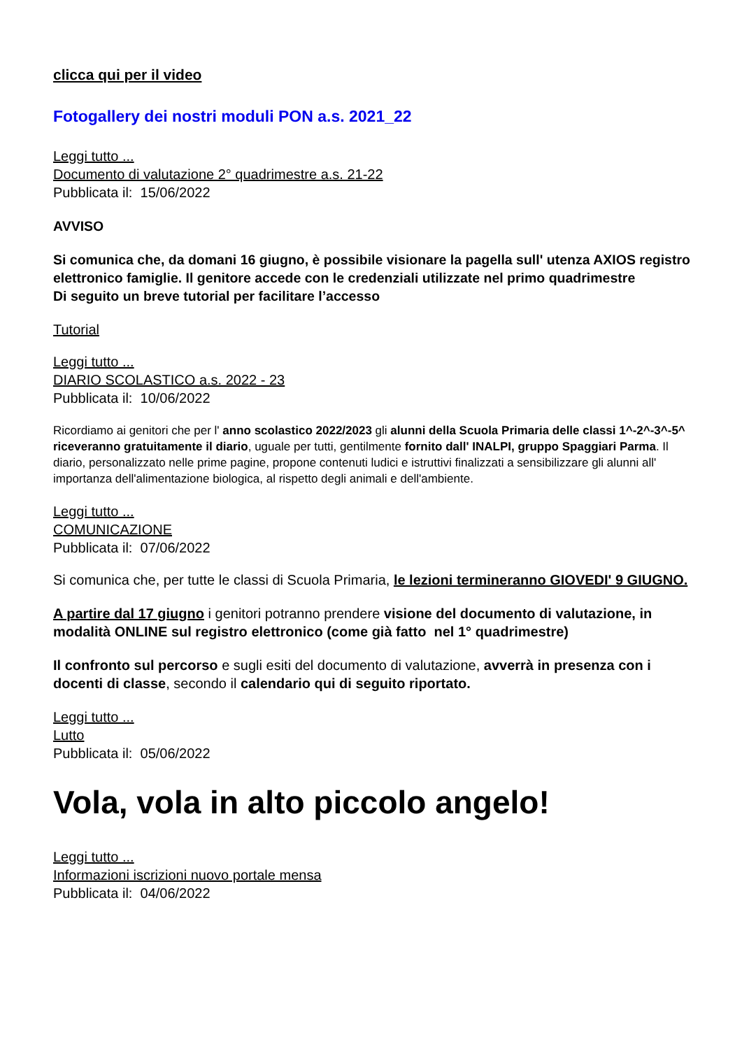clicca qui per il video
Fotogallery dei nostri moduli PON a.s. 2021_22
Leggi tutto ...
Documento di valutazione 2° quadrimestre a.s. 21-22
Pubblicata il: 15/06/2022
AVVISO
Si comunica che, da domani 16 giugno, è possibile visionare la pagella sull' utenza AXIOS registro elettronico famiglie. Il genitore accede con le credenziali utilizzate nel primo quadrimestre
Di seguito un breve tutorial per facilitare l’accesso
Tutorial
Leggi tutto ...
DIARIO SCOLASTICO a.s. 2022 - 23
Pubblicata il: 10/06/2022
Ricordiamo ai genitori che per l' anno scolastico 2022/2023 gli alunni della Scuola Primaria delle classi 1^-2^-3^-5^ riceveranno gratuitamente il diario, uguale per tutti, gentilmente fornito dall' INALPI, gruppo Spaggiari Parma. Il diario, personalizzato nelle prime pagine, propone contenuti ludici e istruttivi finalizzati a sensibilizzare gli alunni all' importanza dell'alimentazione biologica, al rispetto degli animali e dell'ambiente.
Leggi tutto ...
COMUNICAZIONE
Pubblicata il: 07/06/2022
Si comunica che, per tutte le classi di Scuola Primaria, le lezioni termineranno GIOVEDI' 9 GIUGNO.
A partire dal 17 giugno i genitori potranno prendere visione del documento di valutazione, in modalità ONLINE sul registro elettronico (come già fatto nel 1° quadrimestre)
Il confronto sul percorso e sugli esiti del documento di valutazione, avverrà in presenza con i docenti di classe, secondo il calendario qui di seguito riportato.
Leggi tutto ...
Lutto
Pubblicata il: 05/06/2022
Vola, vola in alto piccolo angelo!
Leggi tutto ...
Informazioni iscrizioni nuovo portale mensa
Pubblicata il: 04/06/2022